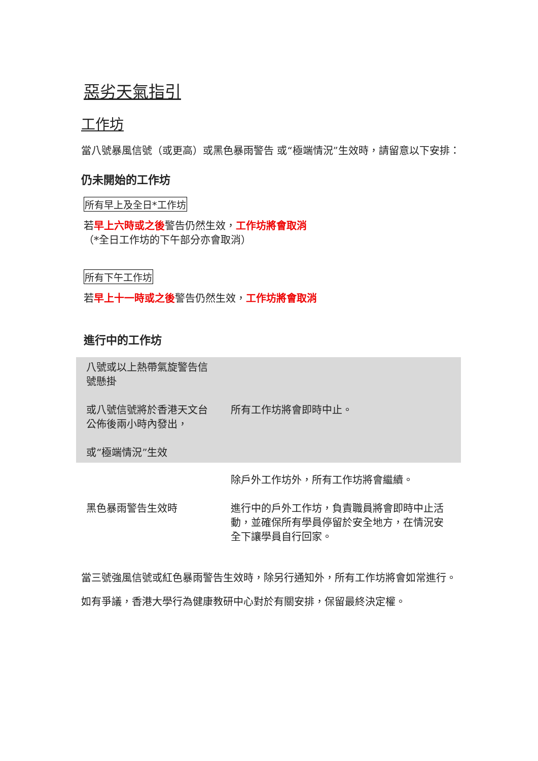惡劣天氣指引
工作坊
當八號暴風信號（或更高）或黑色暴雨警告 或“極端情況”生效時，請留意以下安排：
仍未開始的工作坊
所有早上及全日*工作坊
若早上六時或之後警告仍然生效，工作坊將會取消
（*全日工作坊的下午部分亦會取消）
所有下午工作坊
若早上十一時或之後警告仍然生效，工作坊將會取消
進行中的工作坊
| 八號或以上熱帶氣旋警告信號懸掛 或八號信號將於香港天文台公佈後兩小時內發出， 或“極端情況”生效 | 所有工作坊將會即時中止。 |
| 黑色暴雨警告生效時 | 除戶外工作坊外，所有工作坊將會繼續。 進行中的戶外工作坊，負責職員將會即時中止活動，並確保所有學員停留於安全地方，在情況安全下讓學員自行回家。 |
當三號強風信號或紅色暴雨警告生效時，除另行通知外，所有工作坊將會如常進行。
如有爭議，香港大學行為健康教研中心對於有關安排，保留最終決定權。